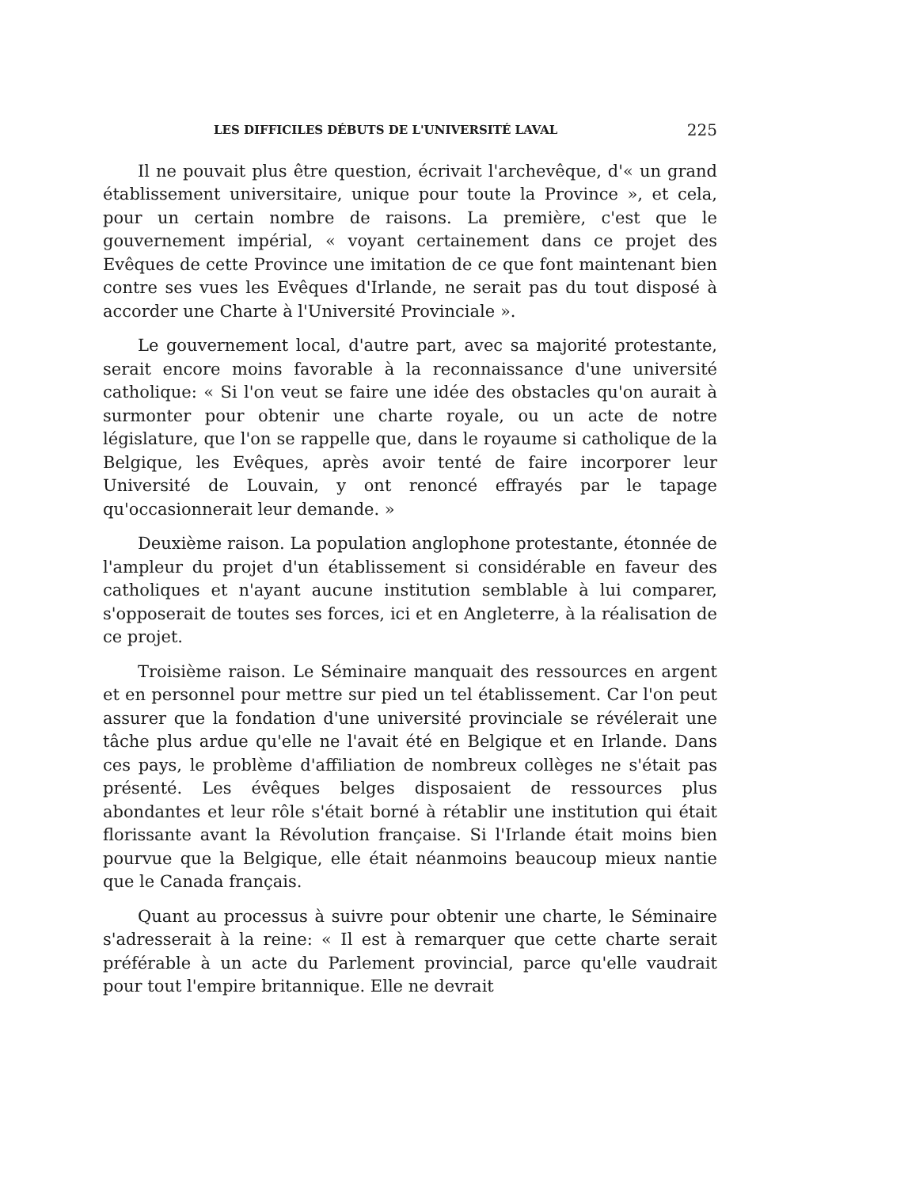LES DIFFICILES DÉBUTS DE L'UNIVERSITÉ LAVAL 225
Il ne pouvait plus être question, écrivait l'archevêque, d'« un grand établissement universitaire, unique pour toute la Province », et cela, pour un certain nombre de raisons. La première, c'est que le gouvernement impérial, « voyant certainement dans ce projet des Evêques de cette Province une imitation de ce que font maintenant bien contre ses vues les Evêques d'Irlande, ne serait pas du tout disposé à accorder une Charte à l'Université Provinciale ».
Le gouvernement local, d'autre part, avec sa majorité protestante, serait encore moins favorable à la reconnaissance d'une université catholique: « Si l'on veut se faire une idée des obstacles qu'on aurait à surmonter pour obtenir une charte royale, ou un acte de notre législature, que l'on se rappelle que, dans le royaume si catholique de la Belgique, les Evêques, après avoir tenté de faire incorporer leur Université de Louvain, y ont renoncé effrayés par le tapage qu'occasionnerait leur demande. »
Deuxième raison. La population anglophone protestante, étonnée de l'ampleur du projet d'un établissement si considérable en faveur des catholiques et n'ayant aucune institution semblable à lui comparer, s'opposerait de toutes ses forces, ici et en Angleterre, à la réalisation de ce projet.
Troisième raison. Le Séminaire manquait des ressources en argent et en personnel pour mettre sur pied un tel établissement. Car l'on peut assurer que la fondation d'une université provinciale se révélerait une tâche plus ardue qu'elle ne l'avait été en Belgique et en Irlande. Dans ces pays, le problème d'affiliation de nombreux collèges ne s'était pas présenté. Les évêques belges disposaient de ressources plus abondantes et leur rôle s'était borné à rétablir une institution qui était florissante avant la Révolution française. Si l'Irlande était moins bien pourvue que la Belgique, elle était néanmoins beaucoup mieux nantie que le Canada français.
Quant au processus à suivre pour obtenir une charte, le Séminaire s'adresserait à la reine: « Il est à remarquer que cette charte serait préférable à un acte du Parlement provincial, parce qu'elle vaudrait pour tout l'empire britannique. Elle ne devrait